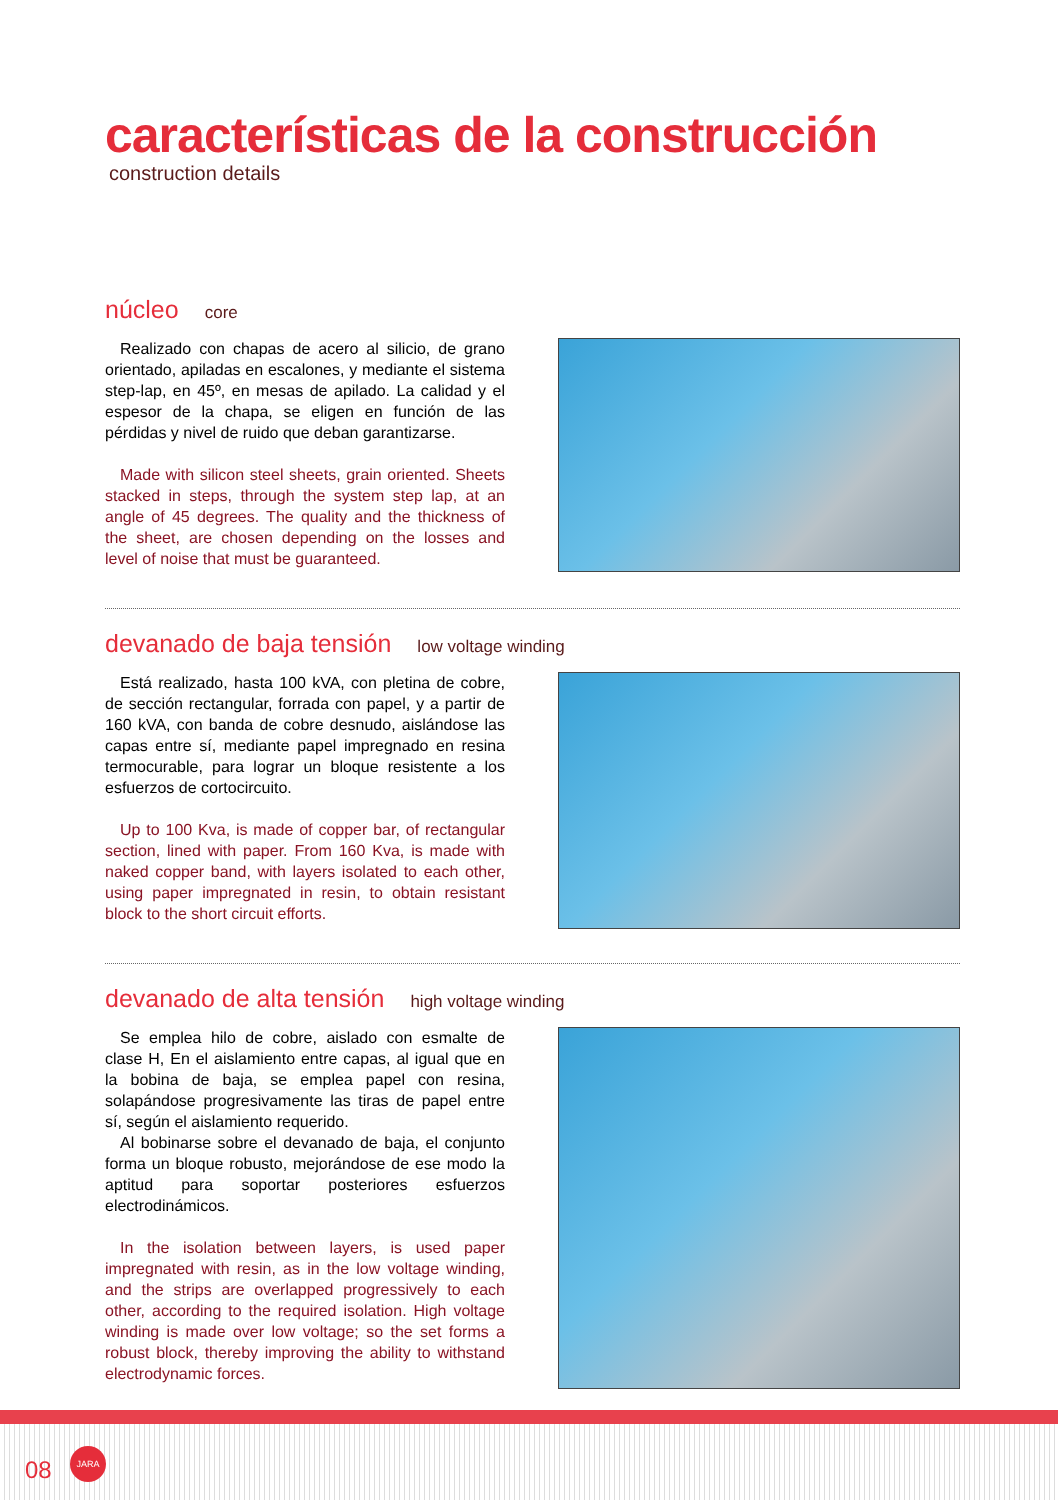características de la construcción
construction details
núcleo core
Realizado con chapas de acero al silicio, de grano orientado, apiladas en escalones, y mediante el sistema step-lap, en 45º, en mesas de apilado. La calidad y el espesor de la chapa, se eligen en función de las pérdidas y nivel de ruido que deban garantizarse.
Made with silicon steel sheets, grain oriented. Sheets stacked in steps, through the system step lap, at an angle of 45 degrees. The quality and the thickness of the sheet, are chosen depending on the losses and level of noise that must be guaranteed.
devanado de baja tensión low voltage winding
Está realizado, hasta 100 kVA, con pletina de cobre, de sección rectangular, forrada con papel, y a partir de 160 kVA, con banda de cobre desnudo, aislándose las capas entre sí, mediante papel impregnado en resina termocurable, para lograr un bloque resistente a los esfuerzos de cortocircuito.
Up to 100 Kva, is made of copper bar, of rectangular section, lined with paper. From 160 Kva, is made with naked copper band, with layers isolated to each other, using paper impregnated in resin, to obtain resistant block to the short circuit efforts.
devanado de alta tensión high voltage winding
Se emplea hilo de cobre, aislado con esmalte de clase H, En el aislamiento entre capas, al igual que en la bobina de baja, se emplea papel con resina, solapándose progresivamente las tiras de papel entre sí, según el aislamiento requerido.
Al bobinarse sobre el devanado de baja, el conjunto forma un bloque robusto, mejorándose de ese modo la aptitud para soportar posteriores esfuerzos electrodinámicos.
In the isolation between layers, is used paper impregnated with resin, as in the low voltage winding, and the strips are overlapped progressively to each other, according to the required isolation. High voltage winding is made over low voltage; so the set forms a robust block, thereby improving the ability to withstand electrodynamic forces.
08
JARA